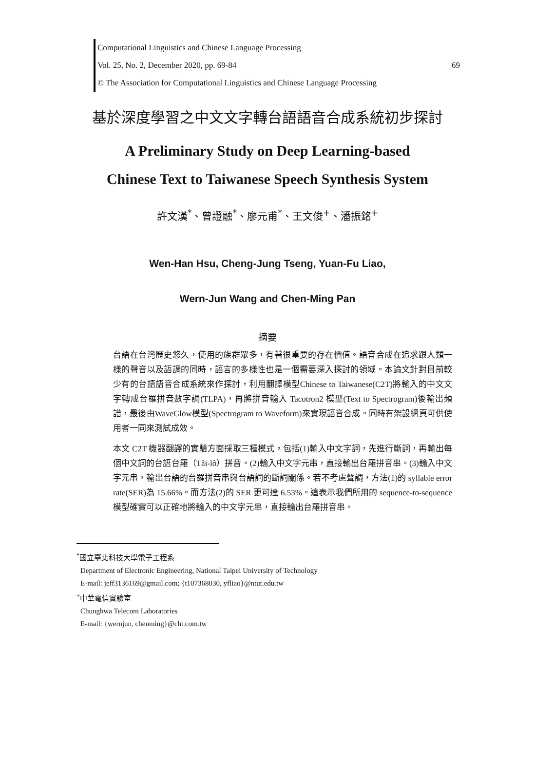Computational Linguistics and Chinese Language Processing
Vol. 25, No. 2, December 2020, pp. 69-84 69
© The Association for Computational Linguistics and Chinese Language Processing
基於深度學習之中文文字轉台語語音合成系統初步探討
A Preliminary Study on Deep Learning-based
Chinese Text to Taiwanese Speech Synthesis System
許文漢<sup>*</sup>、曾證融<sup>*</sup>、廖元甫<sup>*</sup>、王文俊<sup>+</sup>、潘振銘<sup>+</sup>
Wen-Han Hsu, Cheng-Jung Tseng, Yuan-Fu Liao,
Wern-Jun Wang and Chen-Ming Pan
摘要
台語在台灣歷史悠久，使用的族群眾多，有著很重要的存在價值。語音合成在追求跟人類一樣的聲音以及語調的同時，語言的多樣性也是一個需要深入探討的領域。本論文針對目前較少有的台語語音合成系統來作探討，利用翻譯模型Chinese to Taiwanese(C2T)將輸入的中文文字轉成台羅拼音數字調(TLPA)，再將拼音輸入 Tacotron2 模型(Text to Spectrogram)後輸出頻譜，最後由WaveGlow模型(Spectrogram to Waveform)來實現語音合成。同時有架設網頁可供使用者一同來測試成效。
本文 C2T 機器翻譯的實驗方面採取三種模式，包括(1)輸入中文字詞，先進行斷詞，再輸出每個中文詞的台語台羅（Tâi-lô）拼音。(2)輸入中文字元串，直接輸出台羅拼音串。(3)輸入中文字元串，輸出台語的台羅拼音串與台語詞的斷詞關係。若不考慮聲調，方法(1)的 syllable error rate(SER)為 15.66%。而方法(2)的 SER 更可達 6.53%。這表示我們所用的 sequence-to-sequence 模型確實可以正確地將輸入的中文字元串，直接輸出台羅拼音串。
<sup>*</sup> 國立臺北科技大學電子工程系
Department of Electronic Engineering, National Taipei University of Technology
E-mail: jeff3136169@gmail.com; {t107368030, yfliao}@ntut.edu.tw
<sup>+</sup>中華電信實驗室
Chunghwa Telecom Laboratories
E-mail: {wernjun, chenming}@cht.com.tw